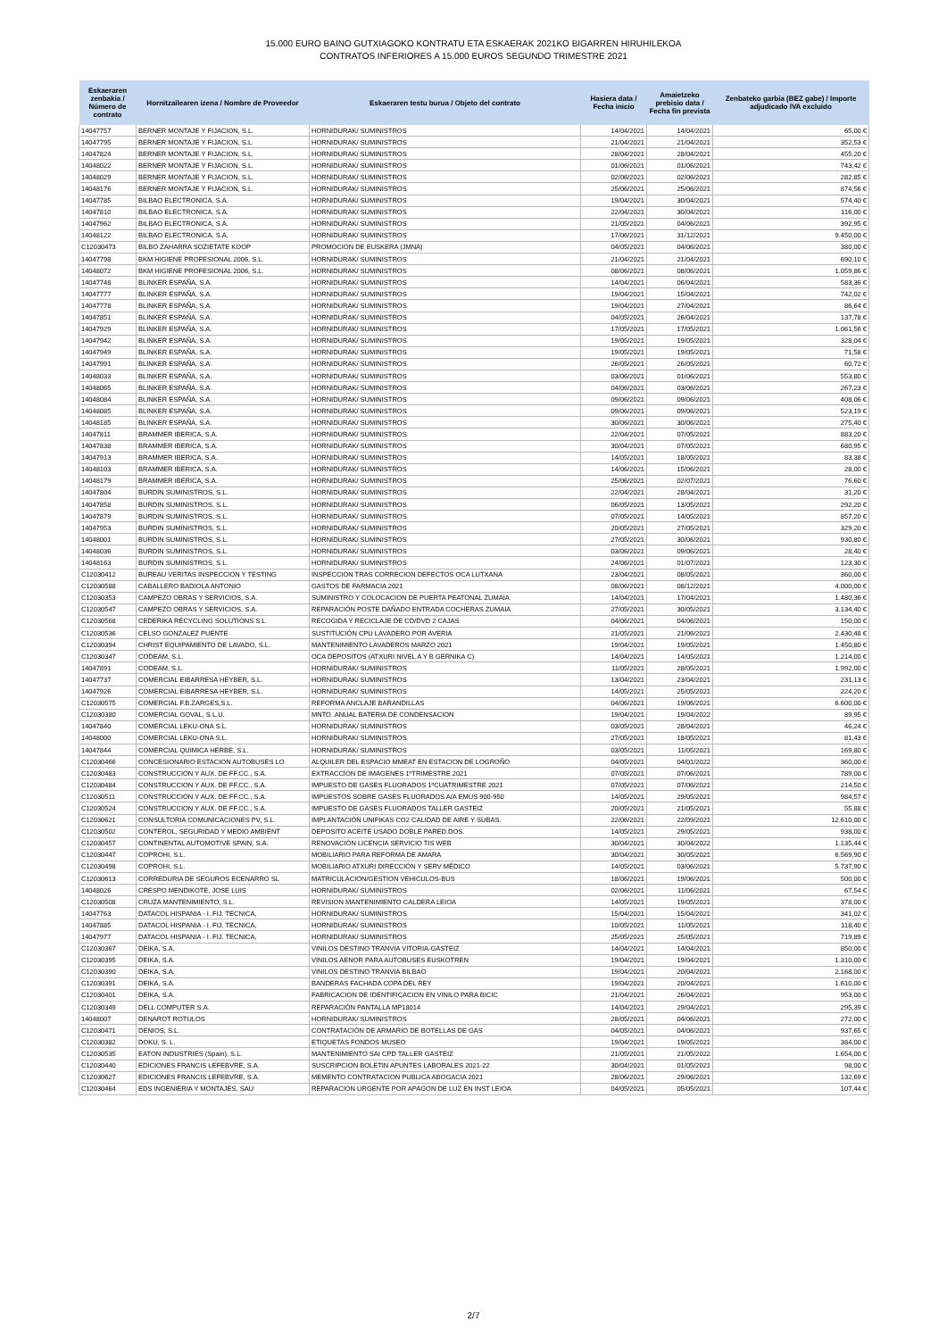15.000 EURO BAINO GUTXIAGOKO KONTRATU ETA ESKAERAK 2021KO BIGARREN HIRUHILEKOA
CONTRATOS INFERIORES A 15.000 EUROS SEGUNDO TRIMESTRE 2021
| Eskaeraren zenbakia / Número de contrato | Hornitzailearen izena / Nombre de Proveedor | Eskaeraren testu burua / Objeto del contrato | Hasiera data / Fecha inicio | Amaietzeko prebisio data / Fecha fin prevista | Zenbateko garbia (BEZ gabe) / Importe adjudicado IVA excluido |
| --- | --- | --- | --- | --- | --- |
| 14047757 | BERNER MONTAJE Y FIJACION, S.L. | HORNIDURAK/ SUMINISTROS | 14/04/2021 | 14/04/2021 | 65,00 € |
| 14047795 | BERNER MONTAJE Y FIJACION, S.L. | HORNIDURAK/ SUMINISTROS | 21/04/2021 | 21/04/2021 | 352,53 € |
| 14047824 | BERNER MONTAJE Y FIJACION, S.L. | HORNIDURAK/ SUMINISTROS | 28/04/2021 | 28/04/2021 | 455,20 € |
| 14048022 | BERNER MONTAJE Y FIJACION, S.L. | HORNIDURAK/ SUMINISTROS | 01/06/2021 | 01/06/2021 | 743,42 € |
| 14048029 | BERNER MONTAJE Y FIJACION, S.L. | HORNIDURAK/ SUMINISTROS | 02/06/2021 | 02/06/2021 | 282,85 € |
| 14048176 | BERNER MONTAJE Y FIJACION, S.L. | HORNIDURAK/ SUMINISTROS | 25/06/2021 | 25/06/2021 | 874,56 € |
| 14047785 | BILBAO ELECTRONICA, S.A. | HORNIDURAK/ SUMINISTROS | 19/04/2021 | 30/04/2021 | 574,40 € |
| 14047810 | BILBAO ELECTRONICA, S.A. | HORNIDURAK/ SUMINISTROS | 22/04/2021 | 30/04/2021 | 116,00 € |
| 14047962 | BILBAO ELECTRONICA, S.A. | HORNIDURAK/ SUMINISTROS | 21/05/2021 | 04/06/2021 | 392,95 € |
| 14048122 | BILBAO ELECTRONICA, S.A. | HORNIDURAK/ SUMINISTROS | 17/06/2021 | 31/12/2021 | 9.450,00 € |
| C12030473 | BILBO ZAHARRA SOZIETATE KOOP | PROMOCION DE EUSKERA (JMNA) | 04/05/2021 | 04/06/2021 | 380,00 € |
| 14047798 | BKM HIGIENE PROFESIONAL 2006, S.L. | HORNIDURAK/ SUMINISTROS | 21/04/2021 | 21/04/2021 | 690,10 € |
| 14048072 | BKM HIGIENE PROFESIONAL 2006, S.L. | HORNIDURAK/ SUMINISTROS | 08/06/2021 | 08/06/2021 | 1.059,86 € |
| 14047748 | BLINKER ESPAÑA, S.A. | HORNIDURAK/ SUMINISTROS | 14/04/2021 | 06/04/2021 | 583,36 € |
| 14047777 | BLINKER ESPAÑA, S.A. | HORNIDURAK/ SUMINISTROS | 19/04/2021 | 15/04/2021 | 742,02 € |
| 14047778 | BLINKER ESPAÑA, S.A. | HORNIDURAK/ SUMINISTROS | 19/04/2021 | 27/04/2021 | 86,64 € |
| 14047851 | BLINKER ESPAÑA, S.A. | HORNIDURAK/ SUMINISTROS | 04/05/2021 | 26/04/2021 | 137,78 € |
| 14047929 | BLINKER ESPAÑA, S.A. | HORNIDURAK/ SUMINISTROS | 17/05/2021 | 17/05/2021 | 1.061,56 € |
| 14047942 | BLINKER ESPAÑA, S.A. | HORNIDURAK/ SUMINISTROS | 19/05/2021 | 19/05/2021 | 328,04 € |
| 14047949 | BLINKER ESPAÑA, S.A. | HORNIDURAK/ SUMINISTROS | 19/05/2021 | 19/05/2021 | 71,58 € |
| 14047991 | BLINKER ESPAÑA, S.A. | HORNIDURAK/ SUMINISTROS | 26/05/2021 | 26/05/2021 | 60,72 € |
| 14048033 | BLINKER ESPAÑA, S.A. | HORNIDURAK/ SUMINISTROS | 03/06/2021 | 01/06/2021 | 553,80 € |
| 14048065 | BLINKER ESPAÑA, S.A. | HORNIDURAK/ SUMINISTROS | 04/06/2021 | 03/06/2021 | 267,23 € |
| 14048084 | BLINKER ESPAÑA, S.A. | HORNIDURAK/ SUMINISTROS | 09/06/2021 | 09/06/2021 | 408,06 € |
| 14048085 | BLINKER ESPAÑA, S.A. | HORNIDURAK/ SUMINISTROS | 09/06/2021 | 09/06/2021 | 523,19 € |
| 14048185 | BLINKER ESPAÑA, S.A. | HORNIDURAK/ SUMINISTROS | 30/06/2021 | 30/06/2021 | 275,40 € |
| 14047811 | BRAMMER IBERICA, S.A. | HORNIDURAK/ SUMINISTROS | 22/04/2021 | 07/05/2021 | 883,20 € |
| 14047838 | BRAMMER IBERICA, S.A. | HORNIDURAK/ SUMINISTROS | 30/04/2021 | 07/05/2021 | 680,95 € |
| 14047913 | BRAMMER IBERICA, S.A. | HORNIDURAK/ SUMINISTROS | 14/05/2021 | 18/05/2021 | 83,38 € |
| 14048103 | BRAMMER IBERICA, S.A. | HORNIDURAK/ SUMINISTROS | 14/06/2021 | 15/06/2021 | 28,00 € |
| 14048179 | BRAMMER IBERICA, S.A. | HORNIDURAK/ SUMINISTROS | 25/06/2021 | 02/07/2021 | 76,60 € |
| 14047804 | BURDIN SUMINISTROS, S.L. | HORNIDURAK/ SUMINISTROS | 22/04/2021 | 28/04/2021 | 31,20 € |
| 14047858 | BURDIN SUMINISTROS, S.L. | HORNIDURAK/ SUMINISTROS | 06/05/2021 | 13/05/2021 | 292,20 € |
| 14047879 | BURDIN SUMINISTROS, S.L. | HORNIDURAK/ SUMINISTROS | 07/05/2021 | 14/05/2021 | 857,20 € |
| 14047953 | BURDIN SUMINISTROS, S.L. | HORNIDURAK/ SUMINISTROS | 20/05/2021 | 27/05/2021 | 329,20 € |
| 14048001 | BURDIN SUMINISTROS, S.L. | HORNIDURAK/ SUMINISTROS | 27/05/2021 | 30/06/2021 | 930,80 € |
| 14048036 | BURDIN SUMINISTROS, S.L. | HORNIDURAK/ SUMINISTROS | 03/06/2021 | 09/06/2021 | 28,40 € |
| 14048163 | BURDIN SUMINISTROS, S.L. | HORNIDURAK/ SUMINISTROS | 24/06/2021 | 01/07/2021 | 123,30 € |
| C12030412 | BUREAU VERITAS INSPECCION Y TESTING | INSPECCION TRAS CORRECION DEFECTOS OCA LUTXANA | 23/04/2021 | 08/05/2021 | 360,00 € |
| C12030588 | CABALLERO BADIOLA ANTONIO | GASTOS DE FARMACIA 2021 | 08/06/2021 | 08/12/2021 | 4.000,00 € |
| C12030353 | CAMPEZO OBRAS Y SERVICIOS, S.A. | SUMINISTRO Y COLOCACION DE PUERTA PEATONAL ZUMAIA | 14/04/2021 | 17/04/2021 | 1.480,36 € |
| C12030547 | CAMPEZO OBRAS Y SERVICIOS, S.A. | REPARACIÓN POSTE DAÑADO ENTRADA COCHERAS ZUMAIA | 27/05/2021 | 30/05/2021 | 3.134,40 € |
| C12030568 | CEDERIKA RECYCLING SOLUTIONS S.L | RECOGIDA Y RECICLAJE DE CD/DVD 2 CAJAS | 04/06/2021 | 04/06/2021 | 150,00 € |
| C12030536 | CELSO GONZALEZ PUENTE | SUSTITUCIÓN CPU LAVADERO POR AVERIA | 21/05/2021 | 21/06/2021 | 2.430,48 € |
| C12030394 | CHRIST EQUIPAMIENTO DE LAVADO, S.L. | MANTENIMIENTO LAVADEROS MARZO 2021 | 19/04/2021 | 19/05/2021 | 1.450,80 € |
| C12030347 | CODEAM, S.L. | OCA DEPOSITOS (ATXURI NIVEL A Y B GERNIKA C) | 14/04/2021 | 14/05/2021 | 1.214,00 € |
| 14047891 | CODEAM, S.L. | HORNIDURAK/ SUMINISTROS | 11/05/2021 | 28/05/2021 | 1.992,00 € |
| 14047737 | COMERCIAL EIBARRESA HEYBER, S.L. | HORNIDURAK/ SUMINISTROS | 13/04/2021 | 23/04/2021 | 231,13 € |
| 14047926 | COMERCIAL EIBARRESA HEYBER, S.L. | HORNIDURAK/ SUMINISTROS | 14/05/2021 | 25/05/2021 | 224,20 € |
| C12030575 | COMERCIAL F.B.ZARGES,S.L. | REFORMA ANCLAJE BARANDILLAS | 04/06/2021 | 19/06/2021 | 6.600,00 € |
| C12030380 | COMERCIAL GOVAL, S.L.U. | MNTO. ANUAL BATERIA DE CONDENSACION | 19/04/2021 | 19/04/2022 | 89,95 € |
| 14047840 | COMERCIAL LEKU-ONA S.L. | HORNIDURAK/ SUMINISTROS | 03/05/2021 | 28/04/2021 | 46,24 € |
| 14048000 | COMERCIAL LEKU-ONA S.L. | HORNIDURAK/ SUMINISTROS | 27/05/2021 | 18/05/2021 | 81,43 € |
| 14047844 | COMERCIAL QUIMICA HERBE, S.L. | HORNIDURAK/ SUMINISTROS | 03/05/2021 | 11/05/2021 | 169,80 € |
| C12030466 | CONCESIONARIO ESTACION AUTOBUSES LO | ALQUILER DEL ESPACIO MMEAT EN ESTACION DE LOGROÑO | 04/05/2021 | 04/01/2022 | 360,00 € |
| C12030483 | CONSTRUCCION Y AUX. DE FF.CC., S.A. | EXTRACCÍON DE IMAGENES 1ºTRIMESTRE 2021 | 07/05/2021 | 07/06/2021 | 789,00 € |
| C12030484 | CONSTRUCCION Y AUX. DE FF.CC., S.A. | IMPUESTO DE GASES FLUORADOS 1ºCUATRIMESTRE 2021 | 07/05/2021 | 07/06/2021 | 214,50 € |
| C12030511 | CONSTRUCCION Y AUX. DE FF.CC., S.A. | IMPUESTOS SOBRE GASES FLUORADOS A/A EMUS 900-950 | 14/05/2021 | 29/05/2021 | 984,57 € |
| C12030524 | CONSTRUCCION Y AUX. DE FF.CC., S.A. | IMPUESTO DE GASES FLUORADOS TALLER GASTEIZ | 20/05/2021 | 21/05/2021 | 55,88 € |
| C12030621 | CONSULTORIA COMUNICACIONES PV, S.L. | IMPLANTACIÓN UNIFIKAS CO2 CALIDAD DE AIRE Y SUBAS. | 22/06/2021 | 22/09/2021 | 12.610,00 € |
| C12030502 | CONTEROL, SEGURIDAD Y MEDIO AMBIENT | DEPOSITO ACEITE USADO DOBLE PARED.DOS. | 14/05/2021 | 29/05/2021 | 938,00 € |
| C12030457 | CONTINENTAL AUTOMOTIVE SPAIN, S.A. | RENOVACIÓN LICENCIA SERVICIO TIS WEB | 30/04/2021 | 30/04/2022 | 1.135,44 € |
| C12030447 | COPROHI, S.L. | MOBILIARIO PARA REFORMA DE AMARA | 30/04/2021 | 30/05/2021 | 6.569,90 € |
| C12030498 | COPROHI, S.L. | MOBILIARIO ATXURI DIRECCIÓN Y SERV MÉDICO | 14/05/2021 | 03/06/2021 | 5.737,90 € |
| C12030613 | CORREDURIA DE SEGUROS ECENARRO SL | MATRICULACION/GESTION VEHICULOS-BUS | 18/06/2021 | 19/06/2021 | 500,00 € |
| 14048026 | CRESPO MENDIKOTE, JOSE LUIS | HORNIDURAK/ SUMINISTROS | 02/06/2021 | 11/06/2021 | 67,54 € |
| C12030508 | CRUZA MANTENIMIENTO, S.L. | REVISION MANTENIMIENTO CALDERA LEIOA | 14/05/2021 | 19/05/2021 | 378,00 € |
| 14047763 | DATACOL HISPANIA - I. FIJ. TECNICA, | HORNIDURAK/ SUMINISTROS | 15/04/2021 | 15/04/2021 | 341,02 € |
| 14047885 | DATACOL HISPANIA - I. FIJ. TECNICA, | HORNIDURAK/ SUMINISTROS | 10/05/2021 | 11/05/2021 | 118,40 € |
| 14047977 | DATACOL HISPANIA - I. FIJ. TECNICA, | HORNIDURAK/ SUMINISTROS | 25/05/2021 | 25/05/2021 | 719,89 € |
| C12030367 | DEIKA, S.A. | VINILOS DESTINO TRANVIA VITORIA-GASTEIZ | 14/04/2021 | 14/04/2021 | 850,00 € |
| C12030395 | DEIKA, S.A. | VINILOS AENOR PARA AUTOBUSES EUSKOTREN | 19/04/2021 | 19/04/2021 | 1.310,00 € |
| C12030390 | DEIKA, S.A. | VINILOS DESTINO TRANVIA BILBAO | 19/04/2021 | 20/04/2021 | 2.168,00 € |
| C12030391 | DEIKA, S.A. | BANDERAS FACHADA COPA DEL REY | 19/04/2021 | 20/04/2021 | 1.610,00 € |
| C12030401 | DEIKA, S.A. | FABRICACION DE IDENTIFICACION EN VINILO PARA BICIC | 21/04/2021 | 26/04/2021 | 953,00 € |
| C12030349 | DELL COMPUTER S.A. | REPARACIÓN PANTALLA MP18014 | 14/04/2021 | 29/04/2021 | 295,39 € |
| 14048007 | DENAROT ROTULOS | HORNIDURAK/ SUMINISTROS | 28/05/2021 | 04/06/2021 | 272,00 € |
| C12030471 | DENIOS, S.L. | CONTRATACIÓN DE ARMARIO DE BOTELLAS DE GAS | 04/05/2021 | 04/06/2021 | 937,65 € |
| C12030382 | DOKU, S. L. | ETIQUETAS FONDOS MUSEO | 19/04/2021 | 19/05/2021 | 384,00 € |
| C12030535 | EATON INDUSTRIES (Spain), S.L. | MANTENIMIENTO SAI CPD TALLER GASTEIZ | 21/05/2021 | 21/05/2022 | 1.654,00 € |
| C12030440 | EDICIONES FRANCIS LEFEBVRE, S.A. | SUSCRIPCION BOLETIN APUNTES LABORALES 2021-22 | 30/04/2021 | 01/05/2021 | 98,00 € |
| C12030627 | EDICIONES FRANCIS LEFEBVRE, S.A. | MEMENTO CONTRATACION PUBLICA ABOGACIA 2021 | 28/06/2021 | 29/06/2021 | 132,69 € |
| C12030464 | EDS INGENIERIA Y MONTAJES, SAU | REPARACION URGENTE POR APAGON DE LUZ EN INST LEIOA | 04/05/2021 | 05/05/2021 | 107,44 € |
2/7